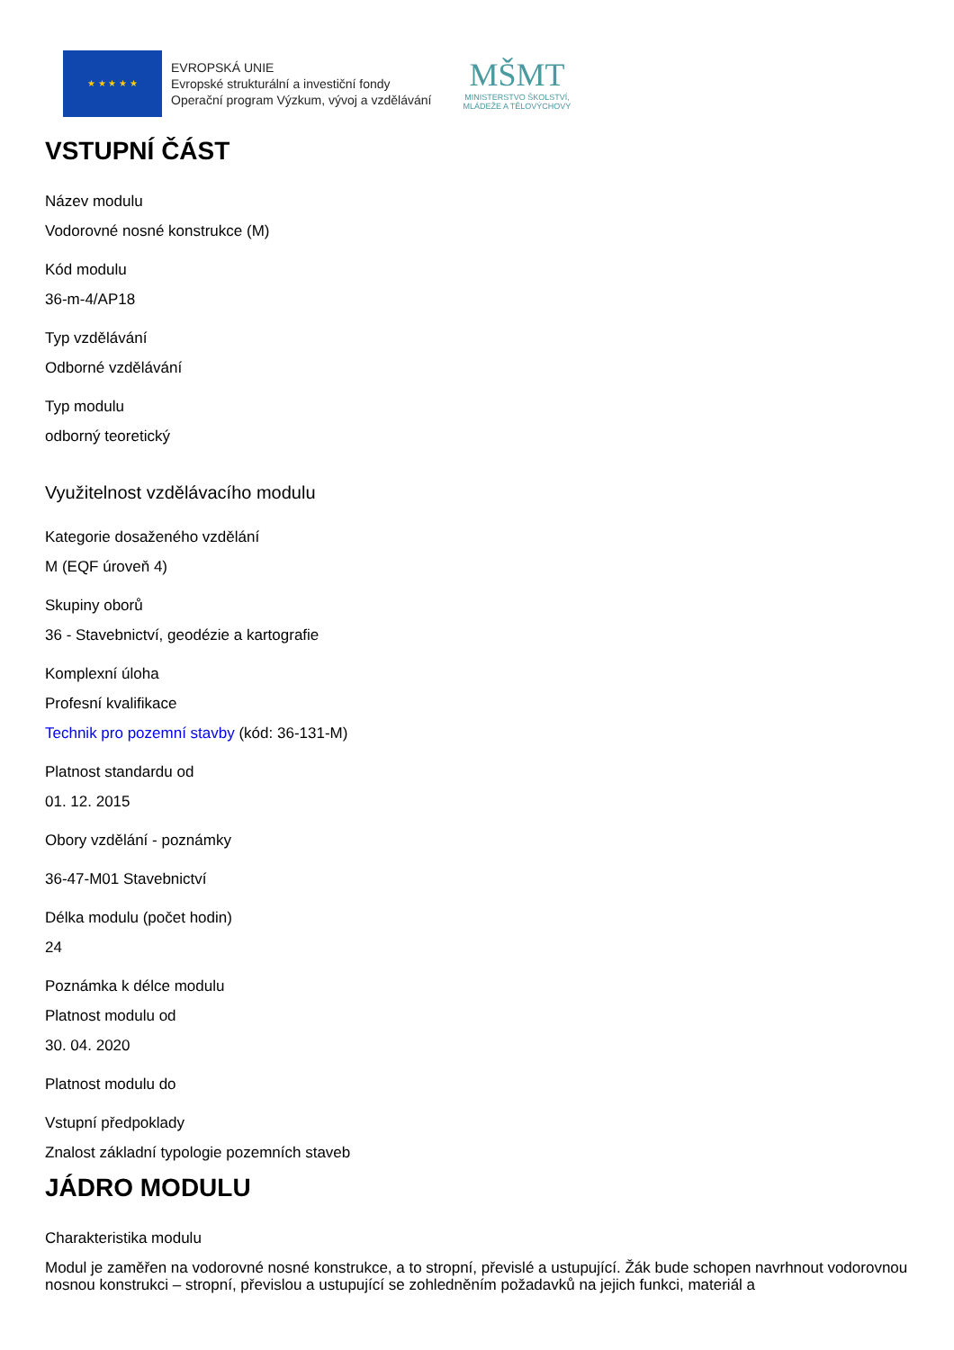★ ★ ★ ★ ★
EVROPSKÁ UNIE
Evropské strukturální a investiční fondy
Operační program Výzkum, vývoj a vzdělávání
MŠMT
MINISTERSTVO ŠKOLSTVÍ,
MLÁDEŽE A TĚLOVÝCHOVY
VSTUPNÍ ČÁST
Název modulu
Vodorovné nosné konstrukce (M)
Kód modulu
36-m-4/AP18
Typ vzdělávání
Odborné vzdělávání
Typ modulu
odborný teoretický
Využitelnost vzdělávacího modulu
Kategorie dosaženého vzdělání
M (EQF úroveň 4)
Skupiny oborů
36 - Stavebnictví, geodézie a kartografie
Komplexní úloha
Profesní kvalifikace
Technik pro pozemní stavby (kód: 36-131-M)
Platnost standardu od
01. 12. 2015
Obory vzdělání - poznámky
36-47-M01 Stavebnictví
Délka modulu (počet hodin)
24
Poznámka k délce modulu
Platnost modulu od
30. 04. 2020
Platnost modulu do
Vstupní předpoklady
Znalost základní typologie pozemních staveb
JÁDRO MODULU
Charakteristika modulu
Modul je zaměřen na vodorovné nosné konstrukce, a to stropní, převislé a ustupující. Žák bude schopen navrhnout vodorovnou nosnou konstrukci – stropní, převislou a ustupující se zohledněním požadavků na jejich funkci, materiál a